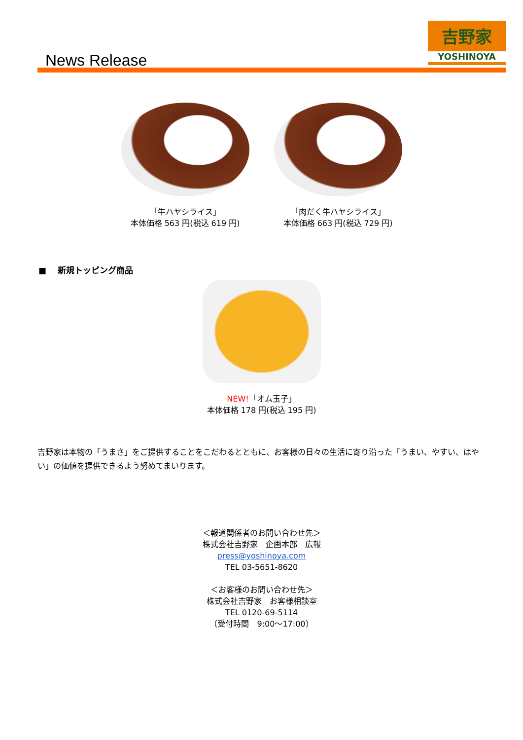News Release
吉野家
YOSHINOYA
「牛ハヤシライス」
本体価格 563 円(税込 619 円)
「肉だく牛ハヤシライス」
本体価格 663 円(税込 729 円)
■　 新規トッピング商品
NEW!「オム玉子」
本体価格 178 円(税込 195 円)
吉野家は本物の「うまさ」をご提供することをこだわるとともに、お客様の日々の生活に寄り沿った「うまい、やすい、はやい」の価値を提供できるよう努めてまいります。
＜報道関係者のお問い合わせ先＞
株式会社吉野家　企画本部　広報
press@yoshinoya.com
TEL 03-5651-8620
＜お客様のお問い合わせ先＞
株式会社吉野家　お客様相談室
TEL 0120-69-5114
（受付時間　9:00～17:00）